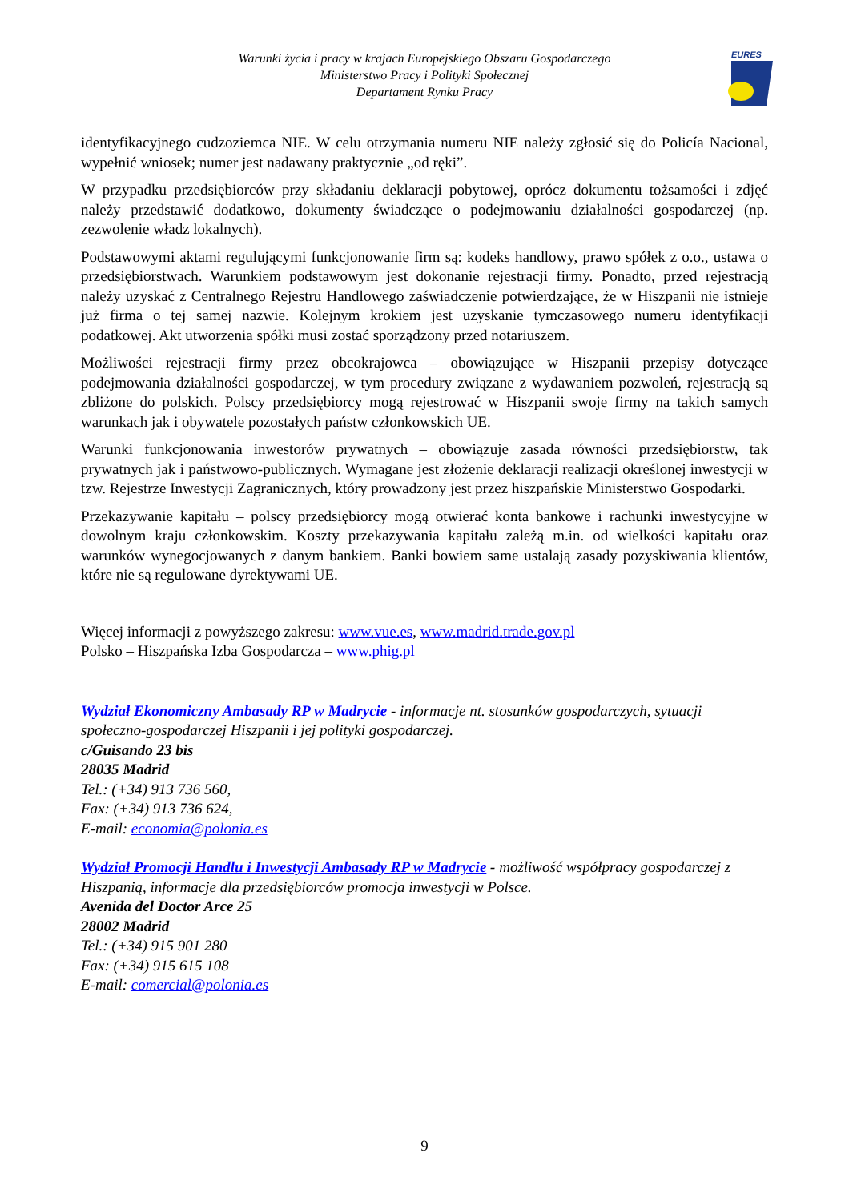Warunki życia i pracy w krajach Europejskiego Obszaru Gospodarczego
Ministerstwo Pracy i Polityki Społecznej
Departament Rynku Pracy
EURES
identyfikacyjnego cudzoziemca NIE. W celu otrzymania numeru NIE należy zgłosić się do Policía Nacional, wypełnić wniosek; numer jest nadawany praktycznie „od ręki”.
W przypadku przedsiębiorców przy składaniu deklaracji pobytowej, oprócz dokumentu tożsamości i zdjęć należy przedstawić dodatkowo, dokumenty świadczące o podejmowaniu działalności gospodarczej (np. zezwolenie władz lokalnych).
Podstawowymi aktami regulującymi funkcjonowanie firm są: kodeks handlowy, prawo spółek z o.o., ustawa o przedsiębiorstwach. Warunkiem podstawowym jest dokonanie rejestracji firmy. Ponadto, przed rejestracją należy uzyskać z Centralnego Rejestru Handlowego zaświadczenie potwierdzające, że w Hiszpanii nie istnieje już firma o tej samej nazwie. Kolejnym krokiem jest uzyskanie tymczasowego numeru identyfikacji podatkowej. Akt utworzenia spółki musi zostać sporządzony przed notariuszem.
Możliwości rejestracji firmy przez obcokrajowca – obowiązujące w Hiszpanii przepisy dotyczące podejmowania działalności gospodarczej, w tym procedury związane z wydawaniem pozwoleń, rejestracją są zbliżone do polskich. Polscy przedsiębiorcy mogą rejestrować w Hiszpanii swoje firmy na takich samych warunkach jak i obywatele pozostałych państw członkowskich UE.
Warunki funkcjonowania inwestorów prywatnych – obowiązuje zasada równości przedsiębiorstw, tak prywatnych jak i państwowo-publicznych. Wymagane jest złożenie deklaracji realizacji określonej inwestycji w tzw. Rejestrze Inwestycji Zagranicznych, który prowadzony jest przez hiszpańskie Ministerstwo Gospodarki.
Przekazywanie kapitału – polscy przedsiębiorcy mogą otwierać konta bankowe i rachunki inwestycyjne w dowolnym kraju członkowskim. Koszty przekazywania kapitału zależą m.in. od wielkości kapitału oraz warunków wynegocjowanych z danym bankiem. Banki bowiem same ustalają zasady pozyskiwania klientów, które nie są regulowane dyrektywami UE.
Więcej informacji z powyższego zakresu: www.vue.es, www.madrid.trade.gov.pl
Polsko – Hiszpańska Izba Gospodarcza – www.phig.pl
Wydział Ekonomiczny Ambasady RP w Madrycie - informacje nt. stosunków gospodarczych, sytuacji społeczno-gospodarczej Hiszpanii i jej polityki gospodarczej.
c/Guisando 23 bis
28035 Madrid
Tel.: (+34) 913 736 560,
Fax: (+34) 913 736 624,
E-mail: economia@polonia.es
Wydział Promocji Handlu i Inwestycji Ambasady RP w Madrycie - możliwość współpracy gospodarczej z Hiszpanią, informacje dla przedsiębiorców promocja inwestycji w Polsce.
Avenida del Doctor Arce 25
28002 Madrid
Tel.: (+34) 915 901 280
Fax: (+34) 915 615 108
E-mail: comercial@polonia.es
9